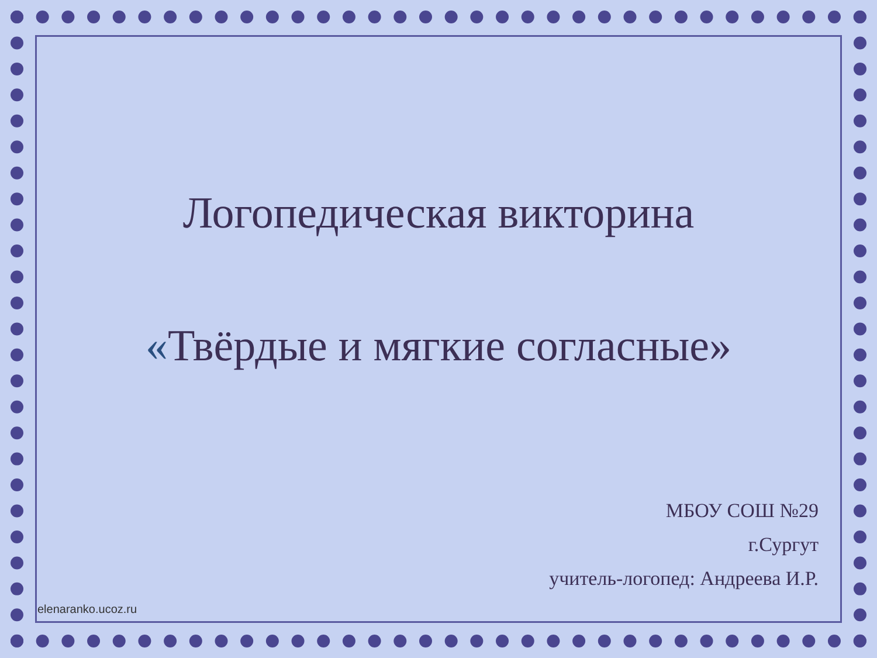Логопедическая викторина
«Твёрдые и мягкие согласные»
МБОУ СОШ №29
г.Сургут
учитель-логопед: Андреева И.Р.
elenaranko.ucoz.ru